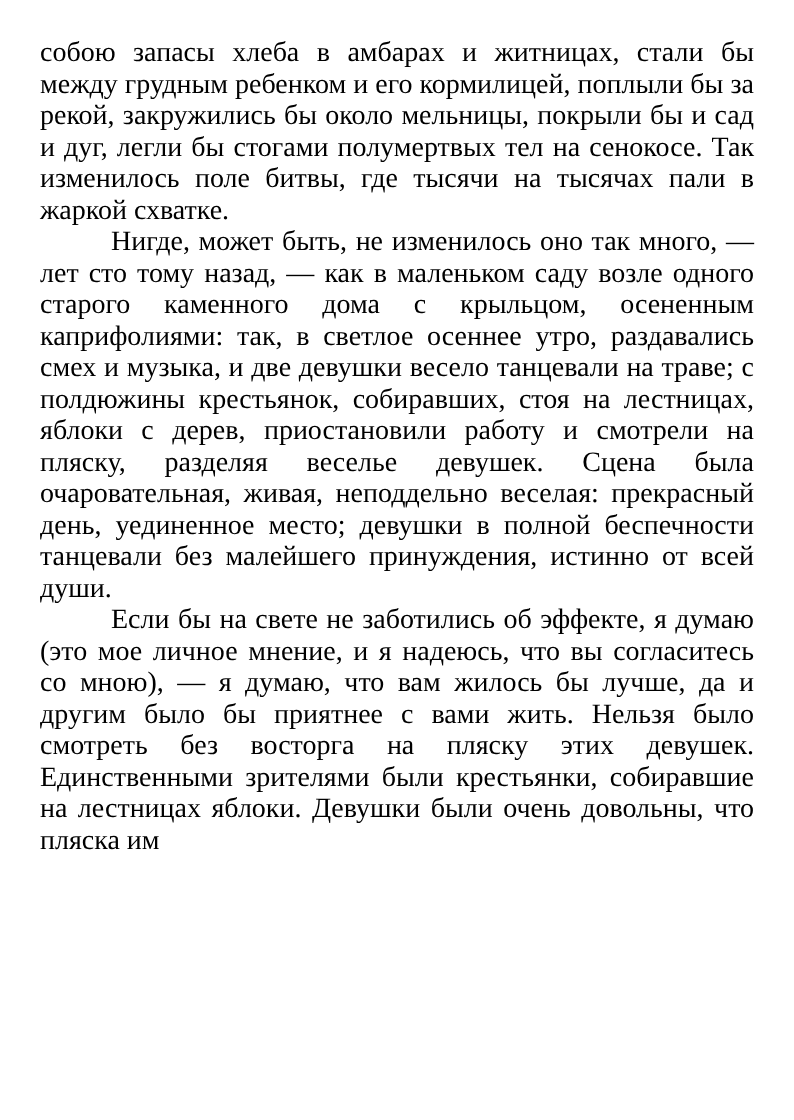собою запасы хлеба в амбарах и житницах, стали бы между грудным ребенком и его кормилицей, поплыли бы за рекой, закружились бы около мельницы, покрыли бы и сад и дуг, легли бы стогами полумертвых тел на сенокосе. Так изменилось поле битвы, где тысячи на тысячах пали в жаркой схватке.
Нигде, может быть, не изменилось оно так много, — лет сто тому назад, — как в маленьком саду возле одного старого каменного дома с крыльцом, осененным каприфолиями: так, в светлое осеннее утро, раздавались смех и музыка, и две девушки весело танцевали на траве; с полдюжины крестьянок, собиравших, стоя на лестницах, яблоки с дерев, приостановили работу и смотрели на пляску, разделяя веселье девушек. Сцена была очаровательная, живая, неподдельно веселая: прекрасный день, уединенное место; девушки в полной беспечности танцевали без малейшего принуждения, истинно от всей души.
Если бы на свете не заботились об эффекте, я думаю (это мое личное мнение, и я надеюсь, что вы согласитесь со мною), — я думаю, что вам жилось бы лучше, да и другим было бы приятнее с вами жить. Нельзя было смотреть без восторга на пляску этих девушек. Единственными зрителями были крестьянки, собиравшие на лестницах яблоки. Девушки были очень довольны, что пляска им